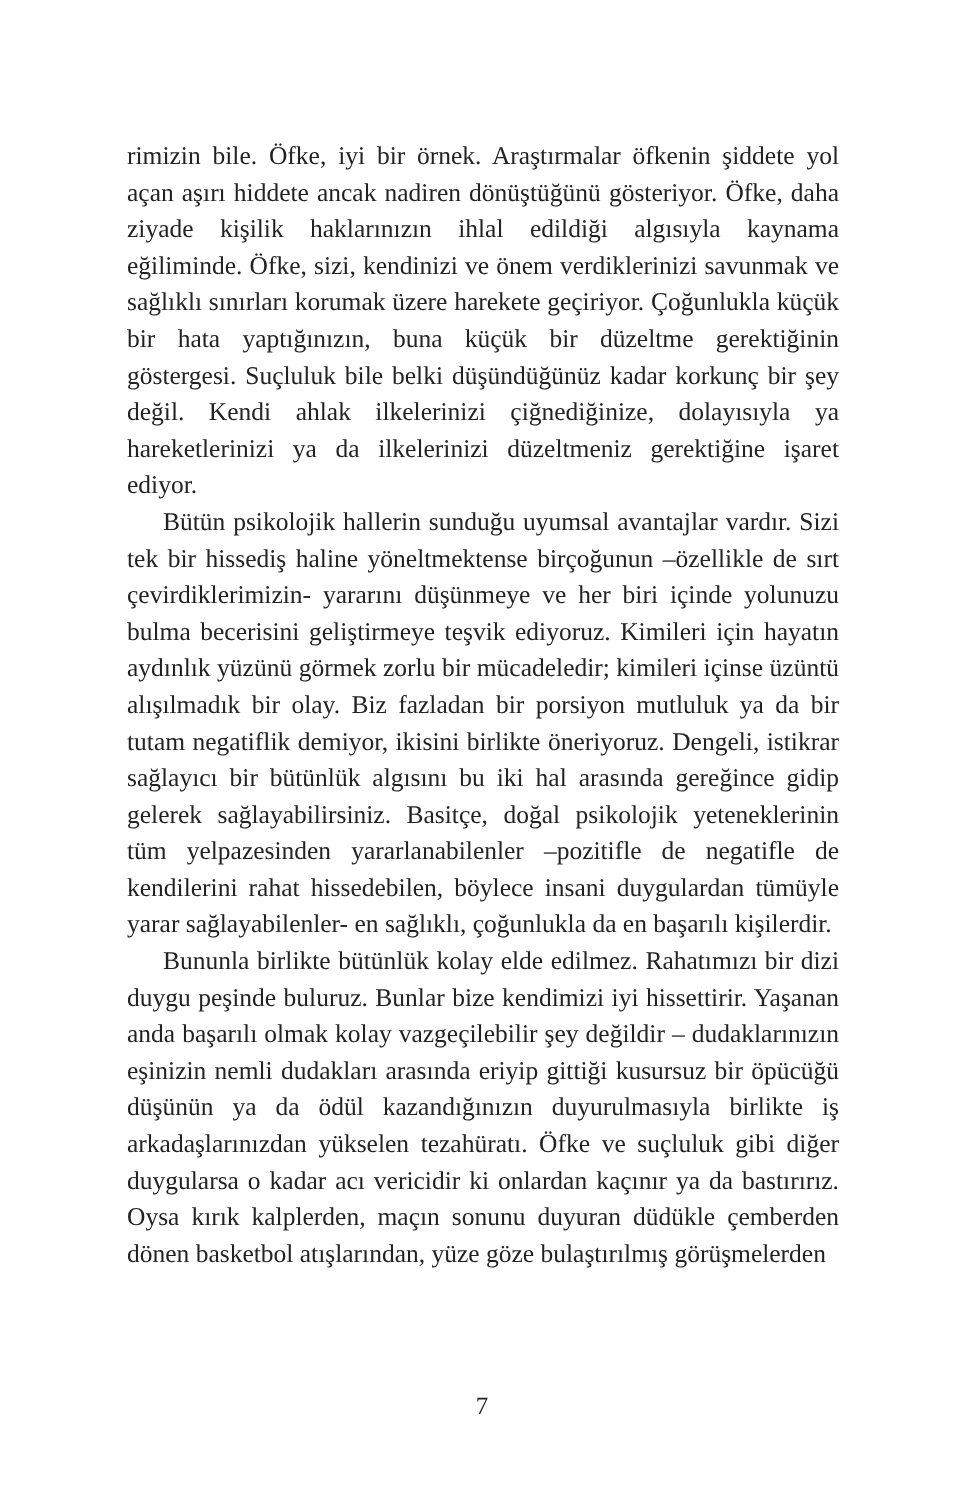rimizin bile. Öfke, iyi bir örnek. Araştırmalar öfkenin şiddete yol açan aşırı hiddete ancak nadiren dönüştüğünü gösteriyor. Öfke, daha ziyade kişilik haklarınızın ihlal edildiği algısıyla kaynama eğiliminde. Öfke, sizi, kendinizi ve önem verdikle­rinizi savunmak ve sağlıklı sınırları korumak üzere harekete geçiriyor. Çoğunlukla küçük bir hata yaptığınızın, buna kü­çük bir düzeltme gerektiğinin göstergesi. Suçluluk bile belki düşündüğünüz kadar korkunç bir şey değil. Kendi ahlak il­kelerinizi çiğnediğinize, dolayısıyla ya hareketlerinizi ya da ilkelerinizi düzeltmeniz gerektiğine işaret ediyor.
Bütün psikolojik hallerin sunduğu uyumsal avantajlar var­dır. Sizi tek bir hissediş haline yöneltmektense birçoğunun –özellikle de sırt çevirdiklerimizin- yararını düşünmeye ve her biri içinde yolunuzu bulma becerisini geliştirmeye teşvik ediyoruz. Kimileri için hayatın aydınlık yüzünü görmek zorlu bir mücadeledir; kimileri içinse üzüntü alışılmadık bir olay. Biz fazladan bir porsiyon mutluluk ya da bir tutam negatiflik demiyor, ikisini birlikte öneriyoruz. Dengeli, istikrar sağlayıcı bir bütünlük algısını bu iki hal arasında gereğince gidip gele­rek sağlayabilirsiniz. Basitçe, doğal psikolojik yeteneklerinin tüm yelpazesinden yararlanabilenler –pozitifle de negatifle de kendilerini rahat hissedebilen, böylece insani duygulardan tümüyle yarar sağlayabilenler- en sağlıklı, çoğunlukla da en başarılı kişilerdir.
Bununla birlikte bütünlük kolay elde edilmez. Rahatımı­zı bir dizi duygu peşinde buluruz. Bunlar bize kendimizi iyi hissettirir. Yaşanan anda başarılı olmak kolay vazgeçilebilir şey değildir – dudaklarınızın eşinizin nemli dudakları arasında eriyip gittiği kusursuz bir öpücüğü düşünün ya da ödül kazan­dığınızın duyurulmasıyla birlikte iş arkadaşlarınızdan yükse­len tezahüratı. Öfke ve suçluluk gibi diğer duygularsa o kadar acı vericidir ki onlardan kaçınır ya da bastırırız. Oysa kırık kalplerden, maçın sonunu duyuran düdükle çemberden dönen basketbol atışlarından, yüze göze bulaştırılmış görüşmelerden
7